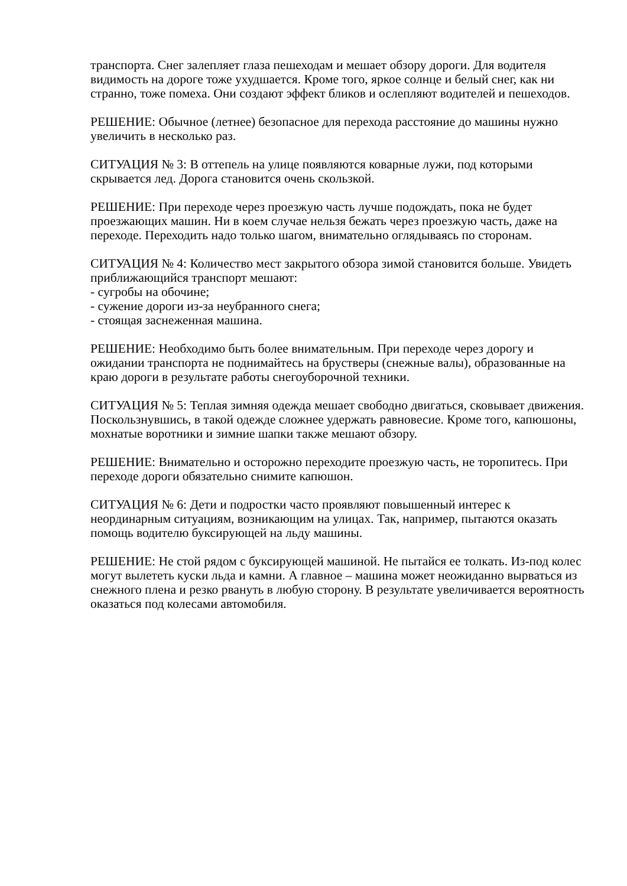транспорта. Снег залепляет глаза пешеходам и мешает обзору дороги. Для водителя видимость на дороге тоже ухудшается. Кроме того, яркое солнце и белый снег, как ни странно, тоже помеха. Они создают эффект бликов и ослепляют водителей и пешеходов.
РЕШЕНИЕ: Обычное (летнее) безопасное для перехода расстояние до машины нужно увеличить в несколько раз.
СИТУАЦИЯ № 3: В оттепель на улице появляются коварные лужи, под которыми скрывается лед. Дорога становится очень скользкой.
РЕШЕНИЕ: При переходе через проезжую часть лучше подождать, пока не будет проезжающих машин. Ни в коем случае нельзя бежать через проезжую часть, даже на переходе. Переходить надо только шагом, внимательно оглядываясь по сторонам.
СИТУАЦИЯ № 4: Количество мест закрытого обзора зимой становится больше. Увидеть приближающийся транспорт мешают:
- сугробы на обочине;
- сужение дороги из-за неубранного снега;
- стоящая заснеженная машина.
РЕШЕНИЕ: Необходимо быть более внимательным. При переходе через дорогу и ожидании транспорта не поднимайтесь на брустверы (снежные валы), образованные на краю дороги в результате работы снегоуборочной техники.
СИТУАЦИЯ № 5: Теплая зимняя одежда мешает свободно двигаться, сковывает движения. Поскользнувшись, в такой одежде сложнее удержать равновесие. Кроме того, капюшоны, мохнатые воротники и зимние шапки также мешают обзору.
РЕШЕНИЕ: Внимательно и осторожно переходите проезжую часть, не торопитесь. При переходе дороги обязательно снимите капюшон.
СИТУАЦИЯ № 6: Дети и подростки часто проявляют повышенный интерес к неординарным ситуациям, возникающим на улицах. Так, например, пытаются оказать помощь водителю буксирующей на льду машины.
РЕШЕНИЕ: Не стой рядом с буксирующей машиной. Не пытайся ее толкать. Из-под колес могут вылететь куски льда и камни. А главное – машина может неожиданно вырваться из снежного плена и резко рвануть в любую сторону. В результате увеличивается вероятность оказаться под колесами автомобиля.